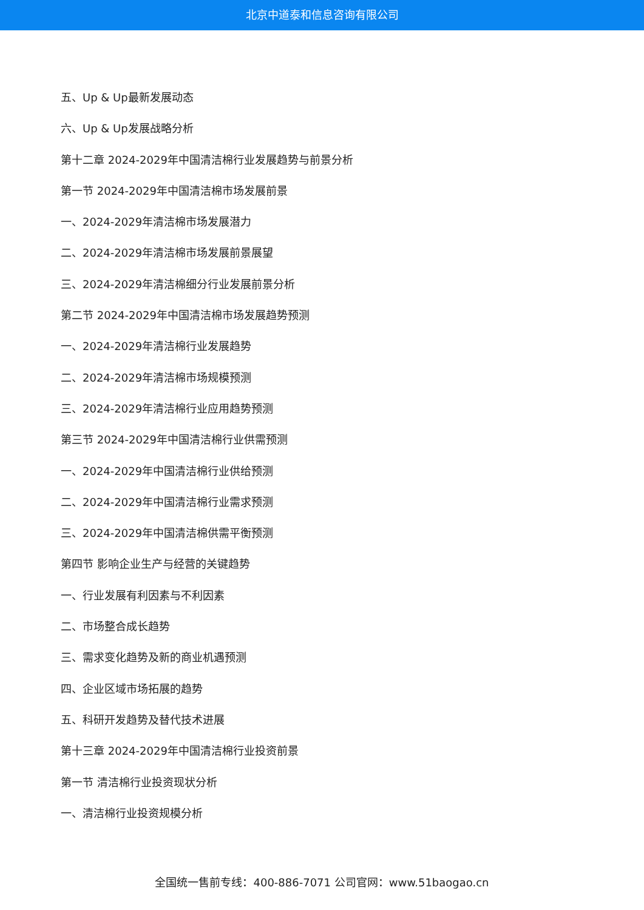北京中道泰和信息咨询有限公司
五、Up & Up最新发展动态
六、Up & Up发展战略分析
第十二章 2024-2029年中国清洁棉行业发展趋势与前景分析
第一节 2024-2029年中国清洁棉市场发展前景
一、2024-2029年清洁棉市场发展潜力
二、2024-2029年清洁棉市场发展前景展望
三、2024-2029年清洁棉细分行业发展前景分析
第二节 2024-2029年中国清洁棉市场发展趋势预测
一、2024-2029年清洁棉行业发展趋势
二、2024-2029年清洁棉市场规模预测
三、2024-2029年清洁棉行业应用趋势预测
第三节 2024-2029年中国清洁棉行业供需预测
一、2024-2029年中国清洁棉行业供给预测
二、2024-2029年中国清洁棉行业需求预测
三、2024-2029年中国清洁棉供需平衡预测
第四节 影响企业生产与经营的关键趋势
一、行业发展有利因素与不利因素
二、市场整合成长趋势
三、需求变化趋势及新的商业机遇预测
四、企业区域市场拓展的趋势
五、科研开发趋势及替代技术进展
第十三章 2024-2029年中国清洁棉行业投资前景
第一节 清洁棉行业投资现状分析
一、清洁棉行业投资规模分析
全国统一售前专线：400-886-7071 公司官网：www.51baogao.cn